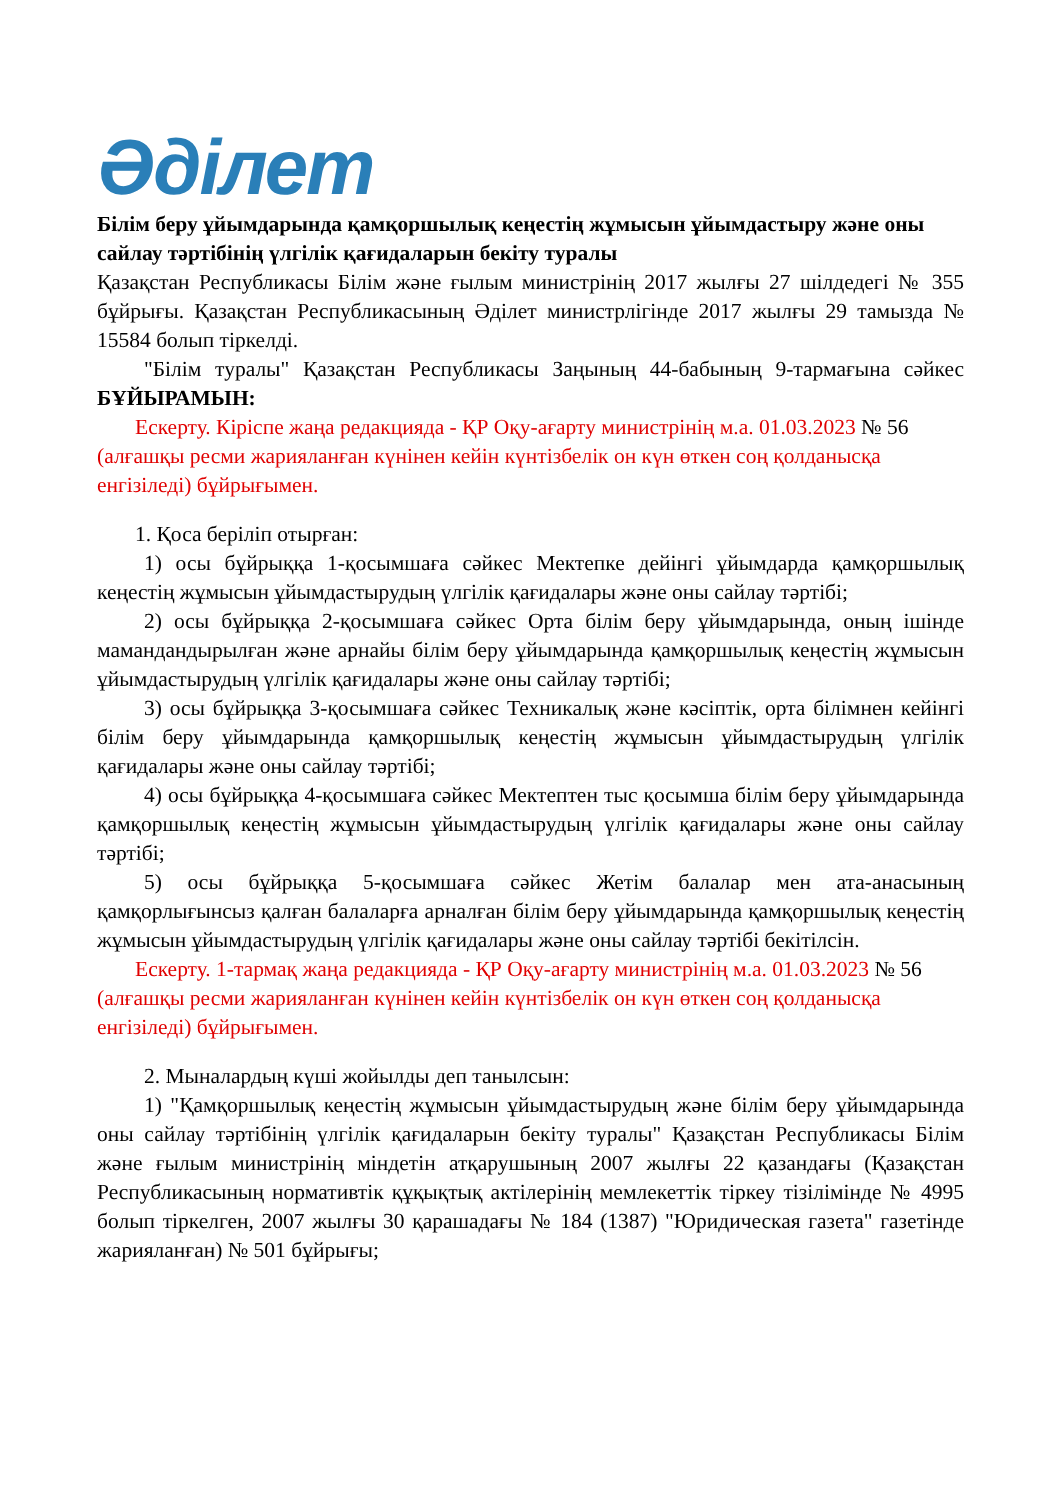Әділет
Білім беру ұйымдарында қамқоршылық кеңестің жұмысын ұйымдастыру және оны сайлау тәртібінің үлгілік қағидаларын бекіту туралы
Қазақстан Республикасы Білім және ғылым министрінің 2017 жылғы 27 шілдедегі № 355 бұйрығы. Қазақстан Республикасының Әділет министрлігінде 2017 жылғы 29 тамызда № 15584 болып тіркелді.
"Білім туралы" Қазақстан Республикасы Заңының 44-бабының 9-тармағына сәйкес БҰЙЫРАМЫН:
Ескерту. Кіріспе жаңа редакцияда - ҚР Оқу-ағарту министрінің м.а. 01.03.2023 № 56 (алғашқы ресми жарияланған күнінен кейін күнтізбелік он күн өткен соң қолданысқа енгізіледі) бұйрығымен.
1. Қоса беріліп отырған:
1) осы бұйрыққа 1-қосымшаға сәйкес Мектепке дейінгі ұйымдарда қамқоршылық кеңестің жұмысын ұйымдастырудың үлгілік қағидалары және оны сайлау тәртібі;
2) осы бұйрыққа 2-қосымшаға сәйкес Орта білім беру ұйымдарында, оның ішінде мамандандырылған және арнайы білім беру ұйымдарында қамқоршылық кеңестің жұмысын ұйымдастырудың үлгілік қағидалары және оны сайлау тәртібі;
3) осы бұйрыққа 3-қосымшаға сәйкес Техникалық және кәсіптік, орта білімнен кейінгі білім беру ұйымдарында қамқоршылық кеңестің жұмысын ұйымдастырудың үлгілік қағидалары және оны сайлау тәртібі;
4) осы бұйрыққа 4-қосымшаға сәйкес Мектептен тыс қосымша білім беру ұйымдарында қамқоршылық кеңестің жұмысын ұйымдастырудың үлгілік қағидалары және оны сайлау тәртібі;
5) осы бұйрыққа 5-қосымшаға сәйкес Жетім балалар мен ата-анасының қамқорлығынсыз қалған балаларға арналған білім беру ұйымдарында қамқоршылық кеңестің жұмысын ұйымдастырудың үлгілік қағидалары және оны сайлау тәртібі бекітілсін.
Ескерту. 1-тармақ жаңа редакцияда - ҚР Оқу-ағарту министрінің м.а. 01.03.2023 № 56 (алғашқы ресми жарияланған күнінен кейін күнтізбелік он күн өткен соң қолданысқа енгізіледі) бұйрығымен.
2. Мыналардың күші жойылды деп танылсын:
1) "Қамқоршылық кеңестің жұмысын ұйымдастырудың және білім беру ұйымдарында оны сайлау тәртібінің үлгілік қағидаларын бекіту туралы" Қазақстан Республикасы Білім және ғылым министрінің міндетін атқарушының 2007 жылғы 22 қазандағы (Қазақстан Республикасының нормативтік құқықтық актілерінің мемлекеттік тіркеу тізілімінде № 4995 болып тіркелген, 2007 жылғы 30 қарашадағы № 184 (1387) "Юридическая газета" газетінде жарияланған) № 501 бұйрығы;